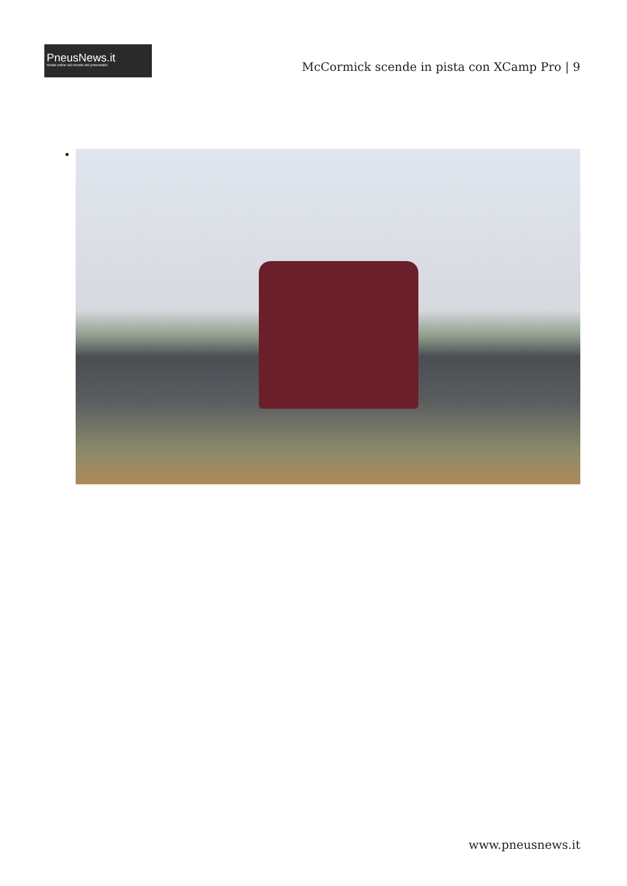PneusNews.it
rivista online sul mondo dei pneumatici
McCormick scende in pista con XCamp Pro | 9
www.pneusnews.it